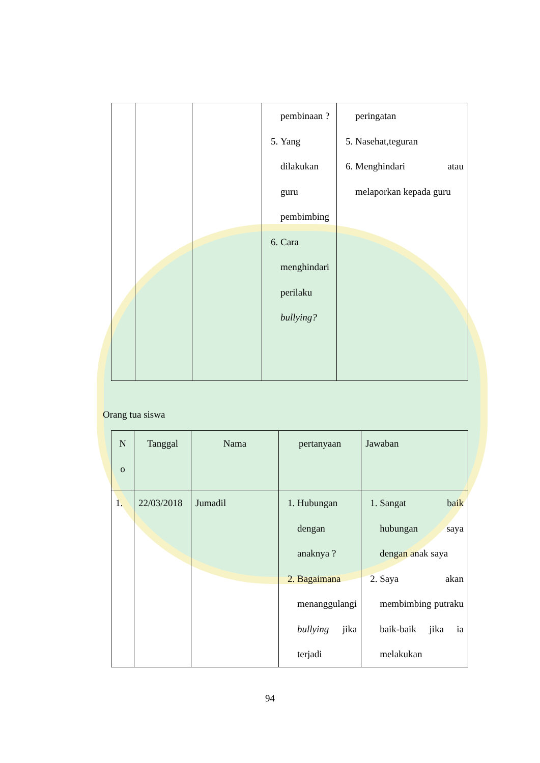| | | | pembinaan ? 5. Yang dilakukan guru pembimbing 6. Cara menghindari perilaku bullying? | peringatan 5. Nasehat,teguran 6. Menghindari atau melaporkan kepada guru |
Orang tua siswa
| N o | Tanggal | Nama | pertanyaan | Jawaban |
| --- | --- | --- | --- | --- |
| 1. | 22/03/2018 | Jumadil | 1. Hubungan dengan anaknya ? 2. Bagaimana menanggulangi bullying jika terjadi | 1. Sangat baik hubungan saya dengan anak saya 2. Saya akan membimbing putraku baik-baik jika ia melakukan |
94